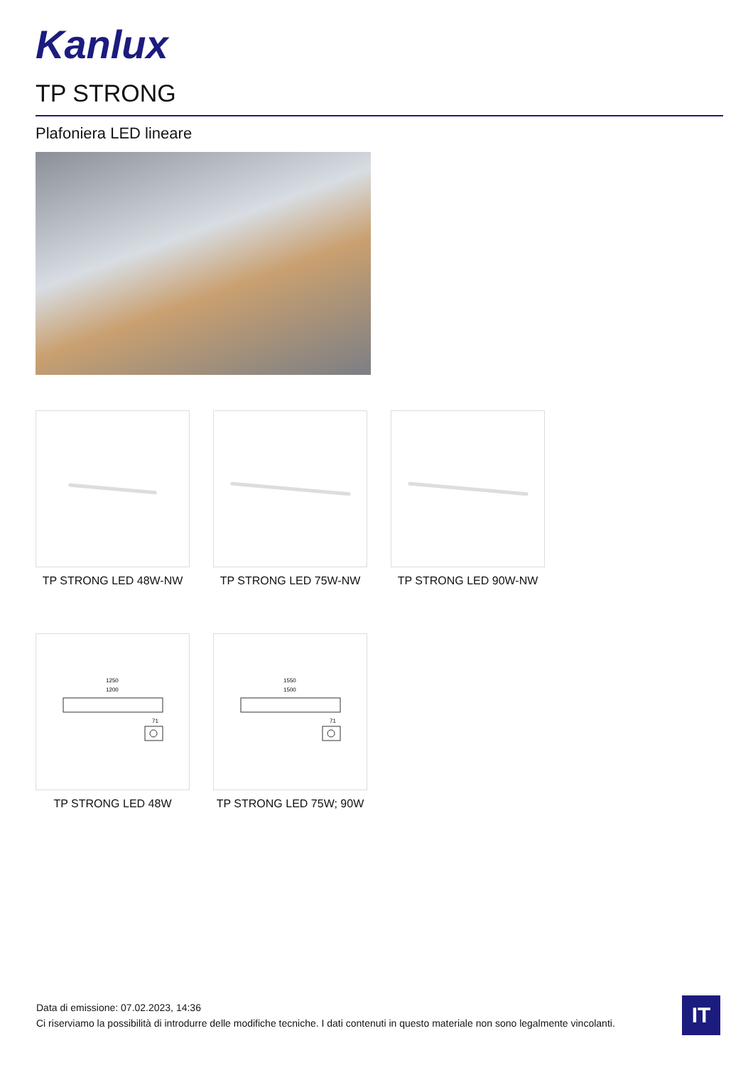Kanlux
TP STRONG
Plafoniera LED lineare
TP STRONG LED 48W-NW TP STRONG LED 75W-NW TP STRONG LED 90W-NW
1250
1200
71
TP STRONG LED 48W
1550
1500
71
TP STRONG LED 75W; 90W
Data di emissione: 07.02.2023, 14:36
Ci riserviamo la possibilità di introdurre delle modifiche tecniche. I dati contenuti in questo materiale non sono legalmente vincolanti.
IT